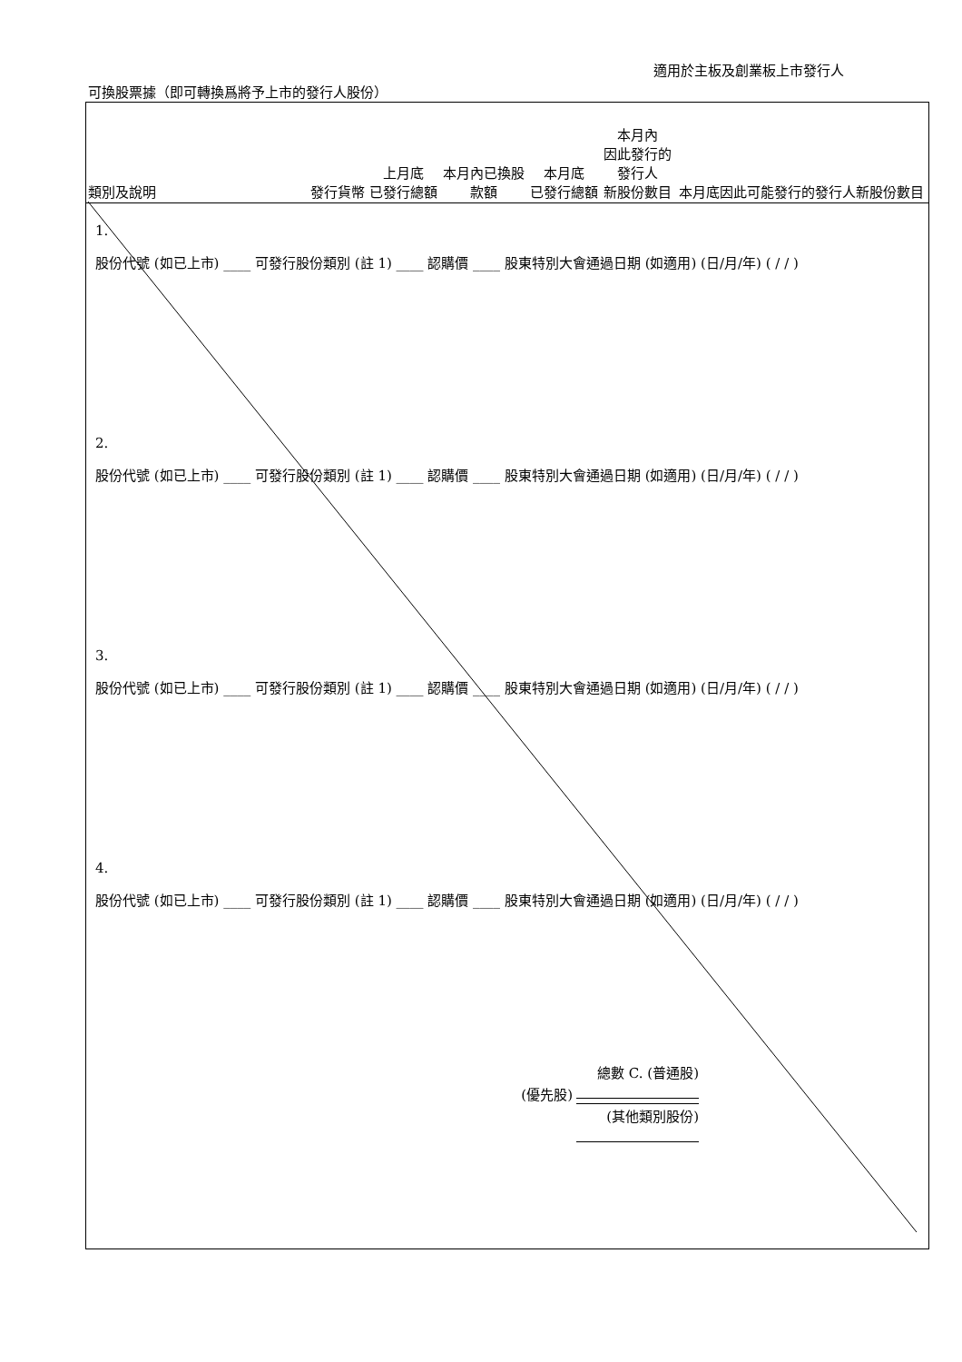適用於主板及創業板上市發行人
可換股票據（即可轉換爲將予上市的發行人股份）
| 類別及說明 | 發行貨幣 | 上月底 已發行總額 | 本月內已換股 款額 | 本月底 已發行總額 | 本月內 因此發行的 發行人 新股份數目 | 本月底因此可能發行的發行人新股份數目 |
| --- | --- | --- | --- | --- | --- | --- |
1.
股份代號 (如已上市) ____ 可發行股份類別 (註 1) ____ 認購價 ____ 股東特別大會通過日期 (如適用) (日/月/年) ( / / )
2.
股份代號 (如已上市) ____ 可發行股份類別 (註 1) ____ 認購價 ____ 股東特別大會通過日期 (如適用) (日/月/年) ( / / )
3.
股份代號 (如已上市) ____ 可發行股份類別 (註 1) ____ 認購價 ____ 股東特別大會通過日期 (如適用) (日/月/年) ( / / )
4.
股份代號 (如已上市) ____ 可發行股份類別 (註 1) ____ 認購價 ____ 股東特別大會通過日期 (如適用) (日/月/年) ( / / )
總數 C. (普通股)
(優先股)
(其他類別股份)